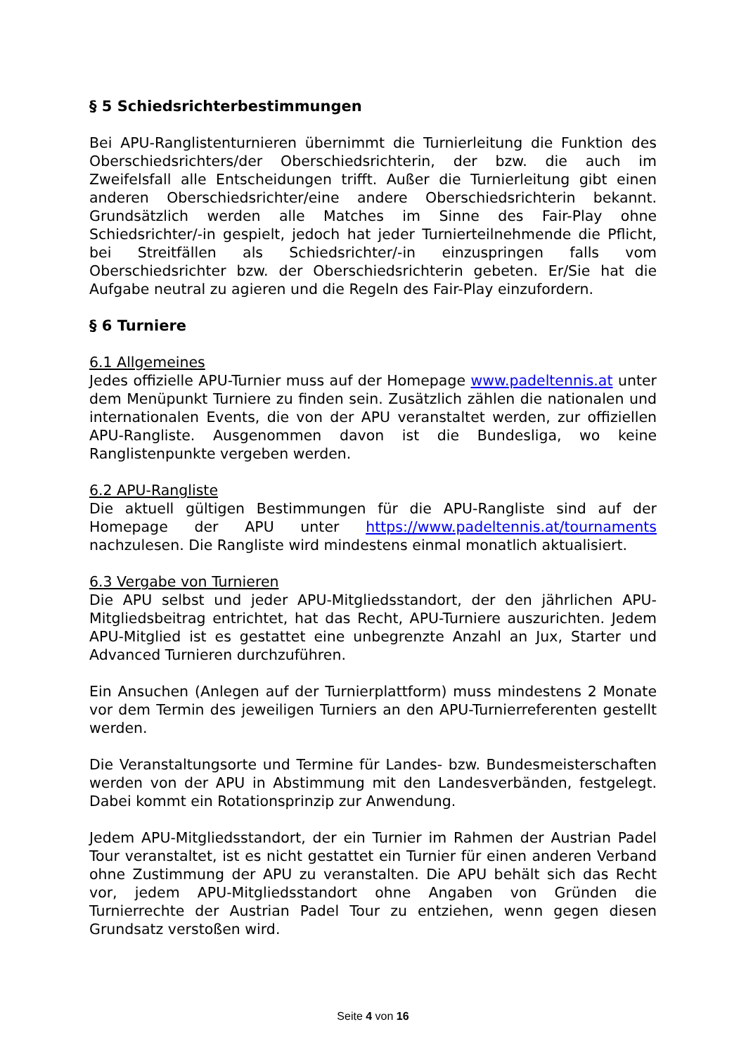§ 5 Schiedsrichterbestimmungen
Bei APU-Ranglistenturnieren übernimmt die Turnierleitung die Funktion des Oberschiedsrichters/der Oberschiedsrichterin, der bzw. die auch im Zweifelsfall alle Entscheidungen trifft. Außer die Turnierleitung gibt einen anderen Oberschiedsrichter/eine andere Oberschiedsrichterin bekannt. Grundsätzlich werden alle Matches im Sinne des Fair-Play ohne Schiedsrichter/-in gespielt, jedoch hat jeder Turnierteilnehmende die Pflicht, bei Streitfällen als Schiedsrichter/-in einzuspringen falls vom Oberschiedsrichter bzw. der Oberschiedsrichterin gebeten. Er/Sie hat die Aufgabe neutral zu agieren und die Regeln des Fair-Play einzufordern.
§ 6 Turniere
6.1 Allgemeines
Jedes offizielle APU-Turnier muss auf der Homepage www.padeltennis.at unter dem Menüpunkt Turniere zu finden sein. Zusätzlich zählen die nationalen und internationalen Events, die von der APU veranstaltet werden, zur offiziellen APU-Rangliste. Ausgenommen davon ist die Bundesliga, wo keine Ranglistenpunkte vergeben werden.
6.2 APU-Rangliste
Die aktuell gültigen Bestimmungen für die APU-Rangliste sind auf der Homepage der APU unter https://www.padeltennis.at/tournaments nachzulesen. Die Rangliste wird mindestens einmal monatlich aktualisiert.
6.3 Vergabe von Turnieren
Die APU selbst und jeder APU-Mitgliedsstandort, der den jährlichen APU-Mitgliedsbeitrag entrichtet, hat das Recht, APU-Turniere auszurichten. Jedem APU-Mitglied ist es gestattet eine unbegrenzte Anzahl an Jux, Starter und Advanced Turnieren durchzuführen.
Ein Ansuchen (Anlegen auf der Turnierplattform) muss mindestens 2 Monate vor dem Termin des jeweiligen Turniers an den APU-Turnierreferenten gestellt werden.
Die Veranstaltungsorte und Termine für Landes- bzw. Bundesmeisterschaften werden von der APU in Abstimmung mit den Landesverbänden, festgelegt. Dabei kommt ein Rotationsprinzip zur Anwendung.
Jedem APU-Mitgliedsstandort, der ein Turnier im Rahmen der Austrian Padel Tour veranstaltet, ist es nicht gestattet ein Turnier für einen anderen Verband ohne Zustimmung der APU zu veranstalten. Die APU behält sich das Recht vor, jedem APU-Mitgliedsstandort ohne Angaben von Gründen die Turnierrechte der Austrian Padel Tour zu entziehen, wenn gegen diesen Grundsatz verstoßen wird.
Seite 4 von 16